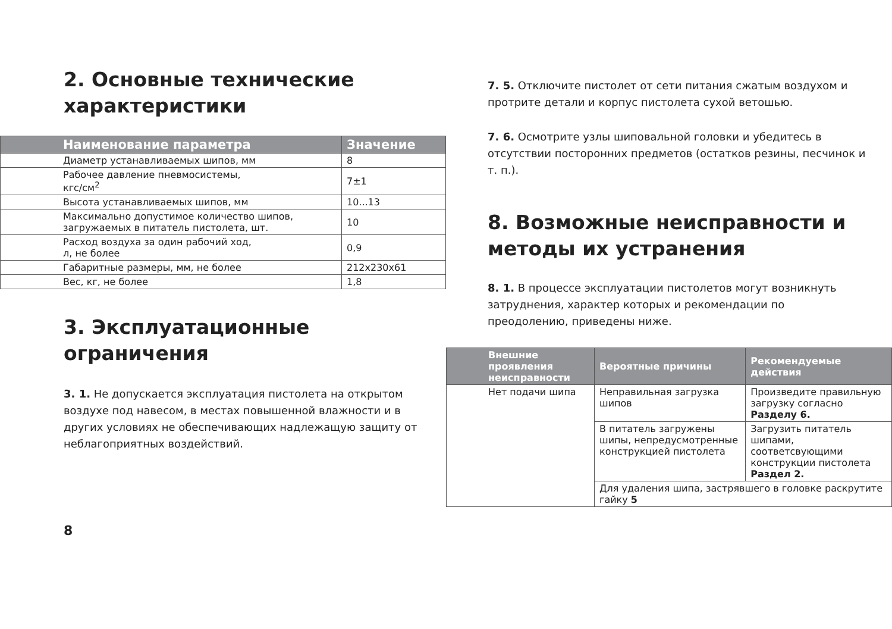2. Основные технические характеристики
| Наименование параметра | Значение |
| --- | --- |
| Диаметр устанавливаемых шипов, мм | 8 |
| Рабочее давление пневмосистемы, кгс/см<sup>2</sup> | 7±1 |
| Высота устанавливаемых шипов, мм | 10...13 |
| Максимально допустимое количество шипов, загружаемых в питатель пистолета, шт. | 10 |
| Расход воздуха за один рабочий ход, л, не более | 0,9 |
| Габаритные размеры, мм, не более | 212x230x61 |
| Вес, кг, не более | 1,8 |
3. Эксплуатационные ограничения
3. 1. Не допускается эксплуатация пистолета на открытом воздухе под навесом, в местах повышенной влажности и в других условиях не обеспечивающих надлежащую защиту от неблагоприятных воздействий.
8
7. 5. Отключите пистолет от сети питания сжатым воздухом и протрите детали и корпус пистолета сухой ветошью.
7. 6. Осмотрите узлы шиповальной головки и убедитесь в отсутствии посторонних предметов (остатков резины, песчинок и т. п.).
8. Возможные неисправности и методы их устранения
8. 1. В процессе эксплуатации пистолетов могут возникнуть затруднения, характер которых и рекомендации по преодолению, приведены ниже.
| Внешние проявления неисправности | Вероятные причины | Рекомендуемые действия |
| --- | --- | --- |
| Нет подачи шипа | Неправильная загрузка шипов | Произведите правильную загрузку согласно Разделу 6. |
| | В питатель загружены шипы, непредусмотренные конструкцией пистолета | Загрузить питатель шипами, соответсвующими конструкции пистолета Раздел 2. |
| | Для удаления шипа, застрявшего в головке раскрутите гайку 5 | |